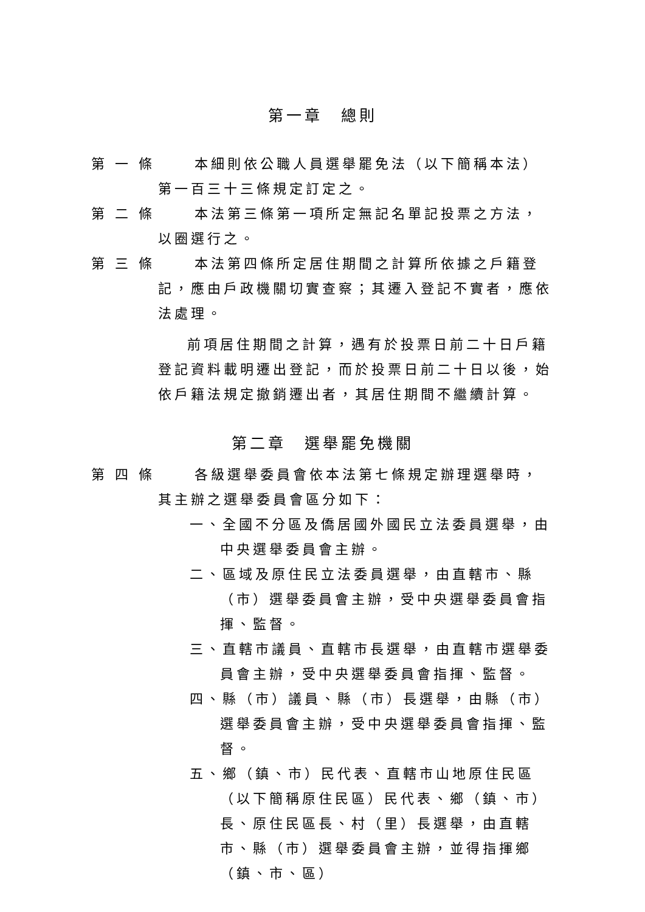第一章　總則
第 一 條 本細則依公職人員選舉罷免法（以下簡稱本法）第一百三十三條規定訂定之。
第 二 條 本法第三條第一項所定無記名單記投票之方法，以圈選行之。
第 三 條 本法第四條所定居住期間之計算所依據之戶籍登記，應由戶政機關切實查察；其遷入登記不實者，應依法處理。
前項居住期間之計算，遇有於投票日前二十日戶籍登記資料載明遷出登記，而於投票日前二十日以後，始依戶籍法規定撤銷遷出者，其居住期間不繼續計算。
第二章　選舉罷免機關
第 四 條 各級選舉委員會依本法第七條規定辦理選舉時，其主辦之選舉委員會區分如下：
一、全國不分區及僑居國外國民立法委員選舉，由中央選舉委員會主辦。
二、區域及原住民立法委員選舉，由直轄市、縣（市）選舉委員會主辦，受中央選舉委員會指揮、監督。
三、直轄市議員、直轄市長選舉，由直轄市選舉委員會主辦，受中央選舉委員會指揮、監督。
四、縣（市）議員、縣（市）長選舉，由縣（市）選舉委員會主辦，受中央選舉委員會指揮、監督。
五、鄉（鎮、市）民代表、直轄市山地原住民區（以下簡稱原住民區）民代表、鄉（鎮、市）長、原住民區長、村（里）長選舉，由直轄市、縣（市）選舉委員會主辦，並得指揮鄉（鎮、市、區）